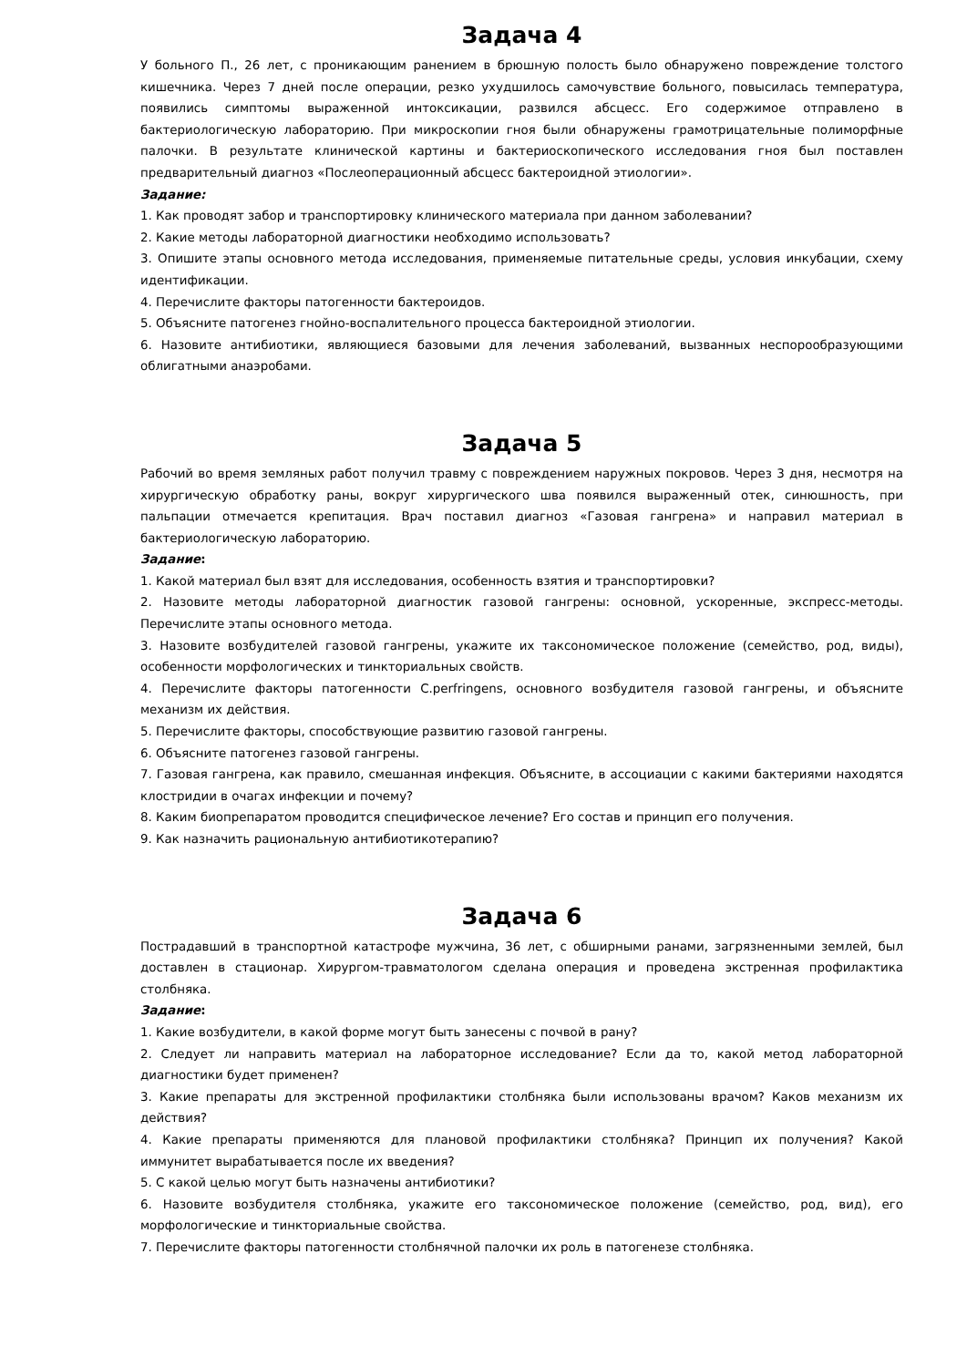Задача 4
У больного П., 26 лет, с проникающим ранением в брюшную полость было обнаружено повреждение толстого кишечника. Через 7 дней после операции, резко ухудшилось самочувствие больного, повысилась температура, появились симптомы выраженной интоксикации, развился абсцесс. Его содержимое отправлено в бактериологическую лабораторию. При микроскопии гноя были обнаружены грамотрицательные полиморфные палочки. В результате клинической картины и бактериоскопического исследования гноя был поставлен предварительный диагноз «Послеоперационный абсцесс бактероидной этиологии».
Задание:
1. Как проводят забор и транспортировку клинического материала при данном заболевании?
2. Какие методы лабораторной диагностики необходимо использовать?
3. Опишите этапы основного метода исследования, применяемые питательные среды, условия инкубации, схему идентификации.
4. Перечислите факторы патогенности бактероидов.
5. Объясните патогенез гнойно-воспалительного процесса бактероидной этиологии.
6. Назовите антибиотики, являющиеся базовыми для лечения заболеваний, вызванных неспорообразующими облигатными анаэробами.
Задача 5
Рабочий во время земляных работ получил травму с повреждением наружных покровов. Через 3 дня, несмотря на хирургическую обработку раны, вокруг хирургического шва появился выраженный отек, синюшность, при пальпации отмечается крепитация. Врач поставил диагноз «Газовая гангрена» и направил материал в бактериологическую лабораторию.
Задание:
1. Какой материал был взят для исследования, особенность взятия и транспортировки?
2. Назовите методы лабораторной диагностик газовой гангрены: основной, ускоренные, экспресс-методы. Перечислите этапы основного метода.
3. Назовите возбудителей газовой гангрены, укажите их таксономическое положение (семейство, род, виды), особенности морфологических и тинкториальных свойств.
4. Перечислите факторы патогенности C.perfringens, основного возбудителя газовой гангрены, и объясните механизм их действия.
5. Перечислите факторы, способствующие развитию газовой гангрены.
6. Объясните патогенез газовой гангрены.
7. Газовая гангрена, как правило, смешанная инфекция. Объясните, в ассоциации с какими бактериями находятся клостридии в очагах инфекции и почему?
8. Каким биопрепаратом проводится специфическое лечение? Его состав и принцип его получения.
9. Как назначить рациональную антибиотикотерапию?
Задача 6
Пострадавший в транспортной катастрофе мужчина, 36 лет, с обширными ранами, загрязненными землей, был доставлен в стационар. Хирургом-травматологом сделана операция и проведена экстренная профилактика столбняка.
Задание:
1. Какие возбудители, в какой форме могут быть занесены с почвой в рану?
2. Следует ли направить материал на лабораторное исследование? Если да то, какой метод лабораторной диагностики будет применен?
3. Какие препараты для экстренной профилактики столбняка были использованы врачом? Каков механизм их действия?
4. Какие препараты применяются для плановой профилактики столбняка? Принцип их получения? Какой иммунитет вырабатывается после их введения?
5. С какой целью могут быть назначены антибиотики?
6. Назовите возбудителя столбняка, укажите его таксономическое положение (семейство, род, вид), его морфологические и тинкториальные свойства.
7. Перечислите факторы патогенности столбнячной палочки их роль в патогенезе столбняка.